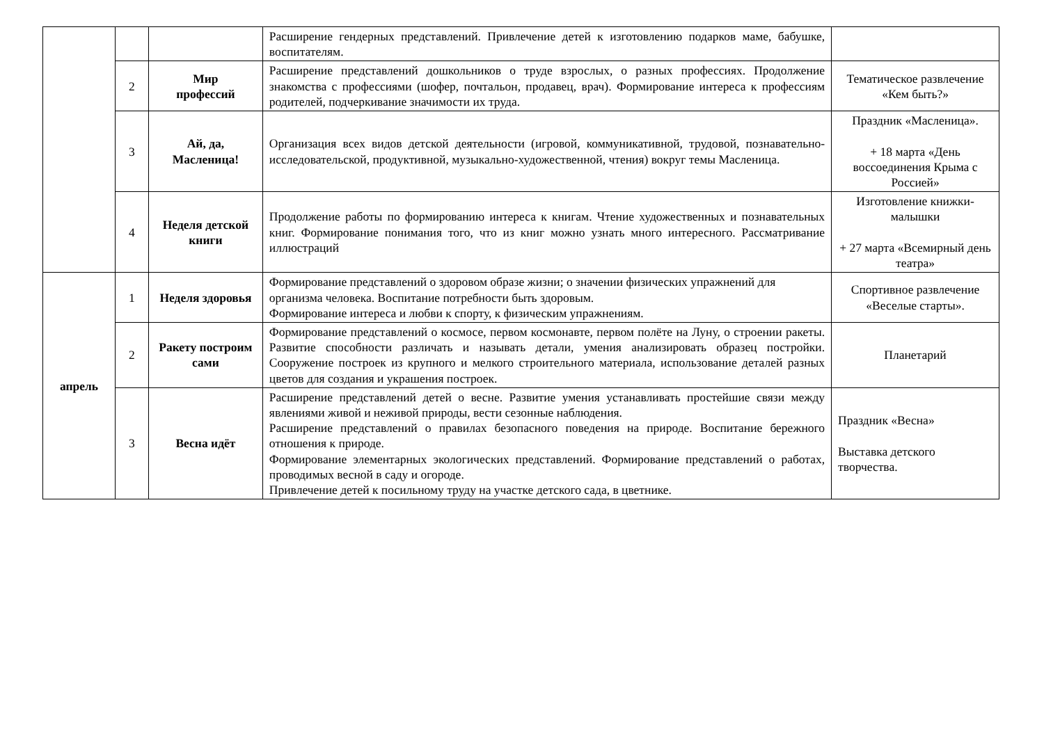| | | | Расширение гендерных представлений. Привлечение детей к изготовлению подарков маме, бабушке, воспитателям. | |
| | 2 | Мир профессий | Расширение представлений дошкольников о труде взрослых, о разных профессиях. Продолжение знакомства с профессиями (шофер, почтальон, продавец, врач). Формирование интереса к профессиям родителей, подчеркивание значимости их труда. | Тематическое развлечение «Кем быть?» |
| | 3 | Ай, да, Масленица! | Организация всех видов детской деятельности (игровой, коммуникативной, трудовой, познавательно-исследовательской, продуктивной, музыкально-художественной, чтения) вокруг темы Масленица. | Праздник «Масленица». + 18 марта «День воссоединения Крыма с Россией» |
| | 4 | Неделя детской книги | Продолжение работы по формированию интереса к книгам. Чтение художественных и познавательных книг. Формирование понимания того, что из книг можно узнать много интересного. Рассматривание иллюстраций | Изготовление книжки-малышки + 27 марта «Всемирный день театра» |
| апрель | 1 | Неделя здоровья | Формирование представлений о здоровом образе жизни; о значении физических упражнений для организма человека. Воспитание потребности быть здоровым. Формирование интереса и любви к спорту, к физическим упражнениям. | Спортивное развлечение «Веселые старты». |
| | 2 | Ракету построим сами | Формирование представлений о космосе, первом космонавте, первом полёте на Луну, о строении ракеты. Развитие способности различать и называть детали, умения анализировать образец постройки. Сооружение построек из крупного и мелкого строительного материала, использование деталей разных цветов для создания и украшения построек. | Планетарий |
| | 3 | Весна идёт | Расширение представлений детей о весне. Развитие умения устанавливать простейшие связи между явлениями живой и неживой природы, вести сезонные наблюдения. Расширение представлений о правилах безопасного поведения на природе. Воспитание бережного отношения к природе. Формирование элементарных экологических представлений. Формирование представлений о работах, проводимых весной в саду и огороде. Привлечение детей к посильному труду на участке детского сада, в цветнике. | Праздник «Весна» Выставка детского творчества. |